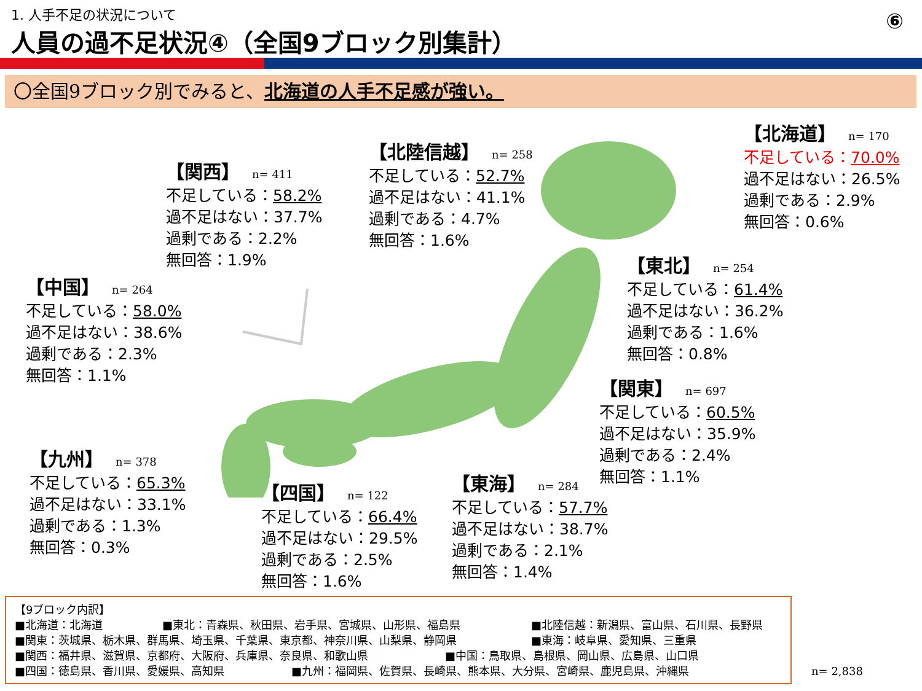1. 人手不足の状況について
人員の過不足状況④（全国9ブロック別集計）
⑥
〇全国9ブロック別でみると、北海道の人手不足感が強い。
【北海道】 n= 170
不足している：70.0%
過不足はない：26.5%
過剰である：2.9%
無回答：0.6%
【北陸信越】 n= 258
不足している：52.7%
過不足はない：41.1%
過剰である：4.7%
無回答：1.6%
【関西】 n= 411
不足している：58.2%
過不足はない：37.7%
過剰である：2.2%
無回答：1.9%
【東北】 n= 254
不足している：61.4%
過不足はない：36.2%
過剰である：1.6%
無回答：0.8%
【中国】 n= 264
不足している：58.0%
過不足はない：38.6%
過剰である：2.3%
無回答：1.1%
【関東】 n= 697
不足している：60.5%
過不足はない：35.9%
過剰である：2.4%
無回答：1.1%
【九州】 n= 378
不足している：65.3%
過不足はない：33.1%
過剰である：1.3%
無回答：0.3%
【東海】 n= 284
不足している：57.7%
過不足はない：38.7%
過剰である：2.1%
無回答：1.4%
【四国】 n= 122
不足している：66.4%
過不足はない：29.5%
過剰である：2.5%
無回答：1.6%
【9ブロック内訳】
■北海道：北海道 ■東北：青森県、秋田県、岩手県、宮城県、山形県、福島県 ■北陸信越：新潟県、富山県、石川県、長野県
■関東：茨城県、栃木県、群馬県、埼玉県、千葉県、東京都、神奈川県、山梨県、静岡県 ■東海：岐阜県、愛知県、三重県
■関西：福井県、滋賀県、京都府、大阪府、兵庫県、奈良県、和歌山県 ■中国：鳥取県、島根県、岡山県、広島県、山口県
■四国：徳島県、香川県、愛媛県、高知県 ■九州：福岡県、佐賀県、長崎県、熊本県、大分県、宮崎県、鹿児島県、沖縄県
n= 2,838